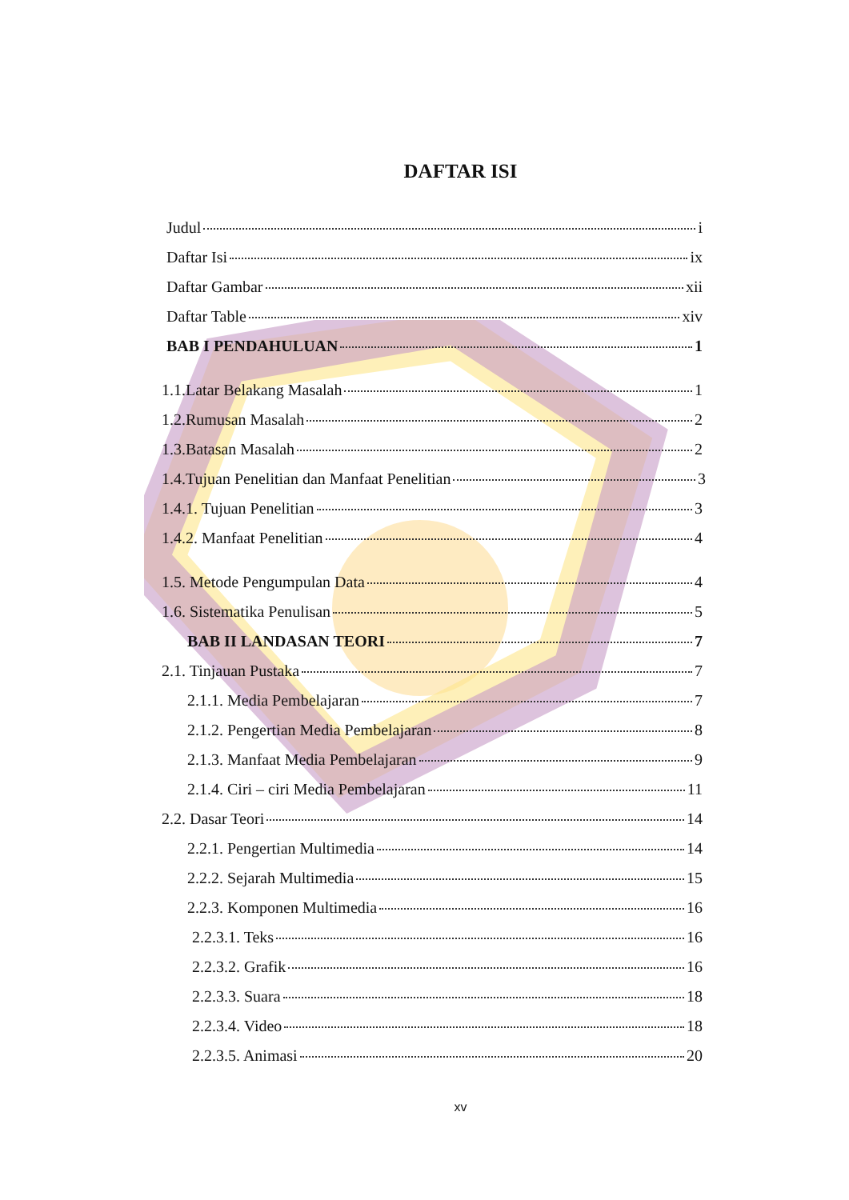DAFTAR ISI
Judul i
Daftar Isi ix
Daftar Gambar xii
Daftar Table xiv
BAB I PENDAHULUAN 1
1.1.Latar Belakang Masalah 1
1.2.Rumusan Masalah 2
1.3.Batasan Masalah 2
1.4.Tujuan Penelitian dan Manfaat Penelitian 3
1.4.1. Tujuan Penelitian 3
1.4.2. Manfaat Penelitian 4
1.5. Metode Pengumpulan Data 4
1.6. Sistematika Penulisan 5
BAB II LANDASAN TEORI 7
2.1. Tinjauan Pustaka 7
2.1.1. Media Pembelajaran 7
2.1.2. Pengertian Media Pembelajaran 8
2.1.3. Manfaat Media Pembelajaran 9
2.1.4. Ciri – ciri Media Pembelajaran 11
2.2. Dasar Teori 14
2.2.1. Pengertian Multimedia 14
2.2.2. Sejarah Multimedia 15
2.2.3. Komponen Multimedia 16
2.2.3.1. Teks 16
2.2.3.2. Grafik 16
2.2.3.3. Suara 18
2.2.3.4. Video 18
2.2.3.5. Animasi 20
xv